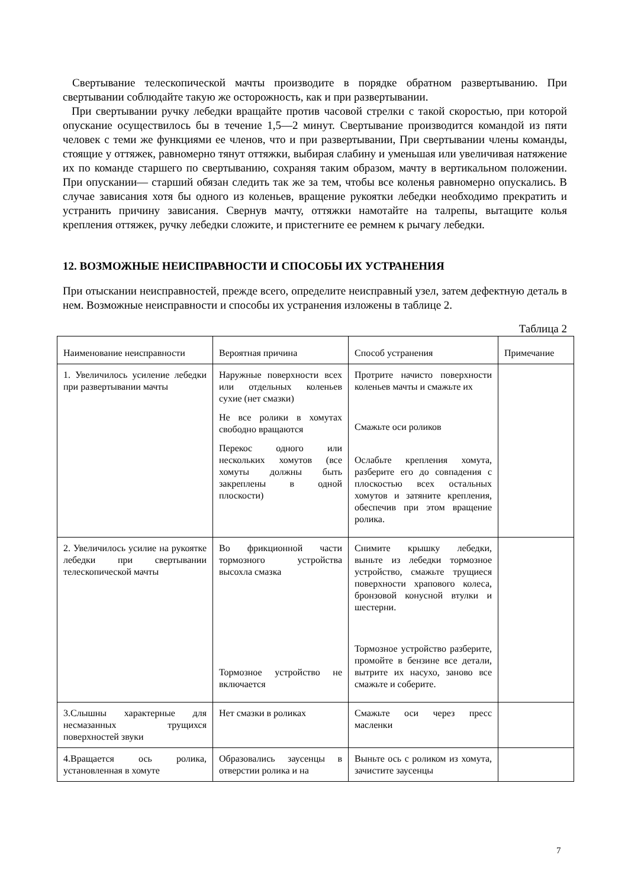Свертывание телескопической мачты производите в порядке обратном развертыванию. При свертывании соблюдайте такую же осторожность, как и при развертывании.
При свертывании ручку лебедки вращайте против часовой стрелки с такой скоростью, при которой опускание осуществилось бы в течение 1,5—2 минут. Свертывание производится командой из пяти человек с теми же функциями ее членов, что и при развертывании, При свертывании члены команды, стоящие у оттяжек, равномерно тянут оттяжки, выбирая слабину и уменьшая или увеличивая натяжение их по команде старшего по свертыванию, сохраняя таким образом, мачту в вертикальном положении. При опускании— старший обязан следить так же за тем, чтобы все коленья равномерно опускались. В случае зависания хотя бы одного из коленьев, вращение рукоятки лебедки необходимо прекратить и устранить причину зависания. Свернув мачту, оттяжки намотайте на талрепы, вытащите колья крепления оттяжек, ручку лебедки сложите, и пристегните ее ремнем к рычагу лебедки.
12. ВОЗМОЖНЫЕ НЕИСПРАВНОСТИ И СПОСОБЫ ИХ УСТРАНЕНИЯ
При отыскании неисправностей, прежде всего, определите неисправный узел, затем дефектную деталь в нем. Возможные неисправности и способы их устранения изложены в таблице 2.
Таблица 2
| Наименование неисправности | Вероятная причина | Способ устранения | Примечание |
| --- | --- | --- | --- |
| 1. Увеличилось усиление лебедки при развертывании мачты | Наружные поверхности всех или отдельных коленьев сухие (нет смазки) Не все ролики в хомутах свободно вращаются Перекос одного или нескольких хомутов (все хомуты должны быть закреплены в одной плоскости) | Протрите начисто поверхности коленьев мачты и смажьте их Смажьте оси роликов Ослабьте крепления хомута, разберите его до совпадения с плоскостью всех остальных хомутов и затяните крепления, обеспечив при этом вращение ролика. | |
| 2. Увеличилось усилие на рукоятке лебедки при свертывании телескопической мачты | Во фрикционной части тормозного устройства высохла смазка Тормозное устройство не включается | Снимите крышку лебедки, выньте из лебедки тормозное устройство, смажьте трущиеся поверхности храпового колеса, бронзовой конусной втулки и шестерни. Тормозное устройство разберите, промойте в бензине все детали, вытрите их насухо, заново все смажьте и соберите. | |
| 3.Слышны характерные для несмазанных трущихся поверхностей звуки | Нет смазки в роликах | Смажьте оси через пресс масленки | |
| 4.Вращается ось ролика, установленная в хомуте | Образовались заусенцы в отверстии ролика и на | Выньте ось с роликом из хомута, зачистите заусенцы | |
7